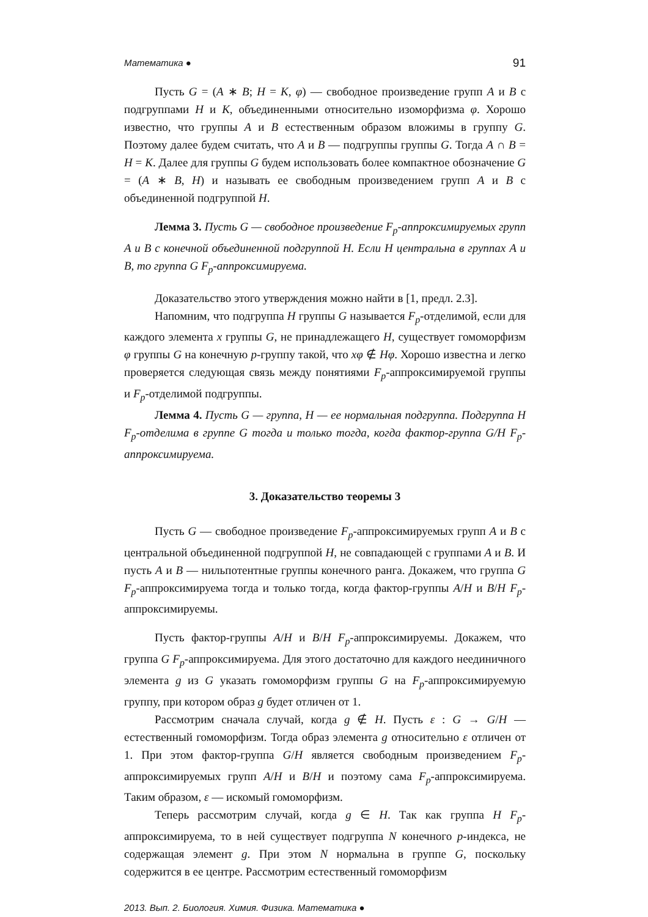Математика ● 91
Пусть G = (A ∗ B; H = K, φ) — свободное произведение групп A и B с подгруппами H и K, объединенными относительно изоморфизма φ. Хорошо известно, что группы A и B естественным образом вложимы в группу G. Поэтому далее будем считать, что A и B — подгруппы группы G. Тогда A ∩ B = H = K. Далее для группы G будем использовать более компактное обозначение G = (A ∗ B, H) и называть ее свободным произведением групп A и B с объединенной подгруппой H.
Лемма 3. Пусть G — свободное произведение F<sub>p</sub>-аппроксимируемых групп A и B с конечной объединенной подгруппой H. Если H центральна в группах A и B, то группа G F<sub>p</sub>-аппроксимируема.
Доказательство этого утверждения можно найти в [1, предл. 2.3].
Напомним, что подгруппа H группы G называется F<sub>p</sub>-отделимой, если для каждого элемента x группы G, не принадлежащего H, существует гомоморфизм φ группы G на конечную p-группу такой, что xφ ∉ Hφ. Хорошо известна и легко проверяется следующая связь между понятиями F<sub>p</sub>-аппроксимируемой группы и F<sub>p</sub>-отделимой подгруппы.
Лемма 4. Пусть G — группа, H — ее нормальная подгруппа. Подгруппа H F<sub>p</sub>-отделима в группе G тогда и только тогда, когда фактор-группа G/H F<sub>p</sub>-аппроксимируема.
3. Доказательство теоремы 3
Пусть G — свободное произведение F<sub>p</sub>-аппроксимируемых групп A и B с центральной объединенной подгруппой H, не совпадающей с группами A и B. И пусть A и B — нильпотентные группы конечного ранга. Докажем, что группа G F<sub>p</sub>-аппроксимируема тогда и только тогда, когда фактор-группы A/H и B/H F<sub>p</sub>-аппроксимируемы.
Пусть фактор-группы A/H и B/H F<sub>p</sub>-аппроксимируемы. Докажем, что группа G F<sub>p</sub>-аппроксимируема. Для этого достаточно для каждого неединичного элемента g из G указать гомоморфизм группы G на F<sub>p</sub>-аппроксимируемую группу, при котором образ g будет отличен от 1.
Рассмотрим сначала случай, когда g ∉ H. Пусть ε : G → G/H — естественный гомоморфизм. Тогда образ элемента g относительно ε отличен от 1. При этом фактор-группа G/H является свободным произведением F<sub>p</sub>-аппроксимируемых групп A/H и B/H и поэтому сама F<sub>p</sub>-аппроксимируема. Таким образом, ε — искомый гомоморфизм.
Теперь рассмотрим случай, когда g ∈ H. Так как группа H F<sub>p</sub>-аппроксимируема, то в ней существует подгруппа N конечного p-индекса, не содержащая элемент g. При этом N нормальна в группе G, поскольку содержится в ее центре. Рассмотрим естественный гомоморфизм
2013. Вып. 2. Биология. Химия. Физика. Математика ●